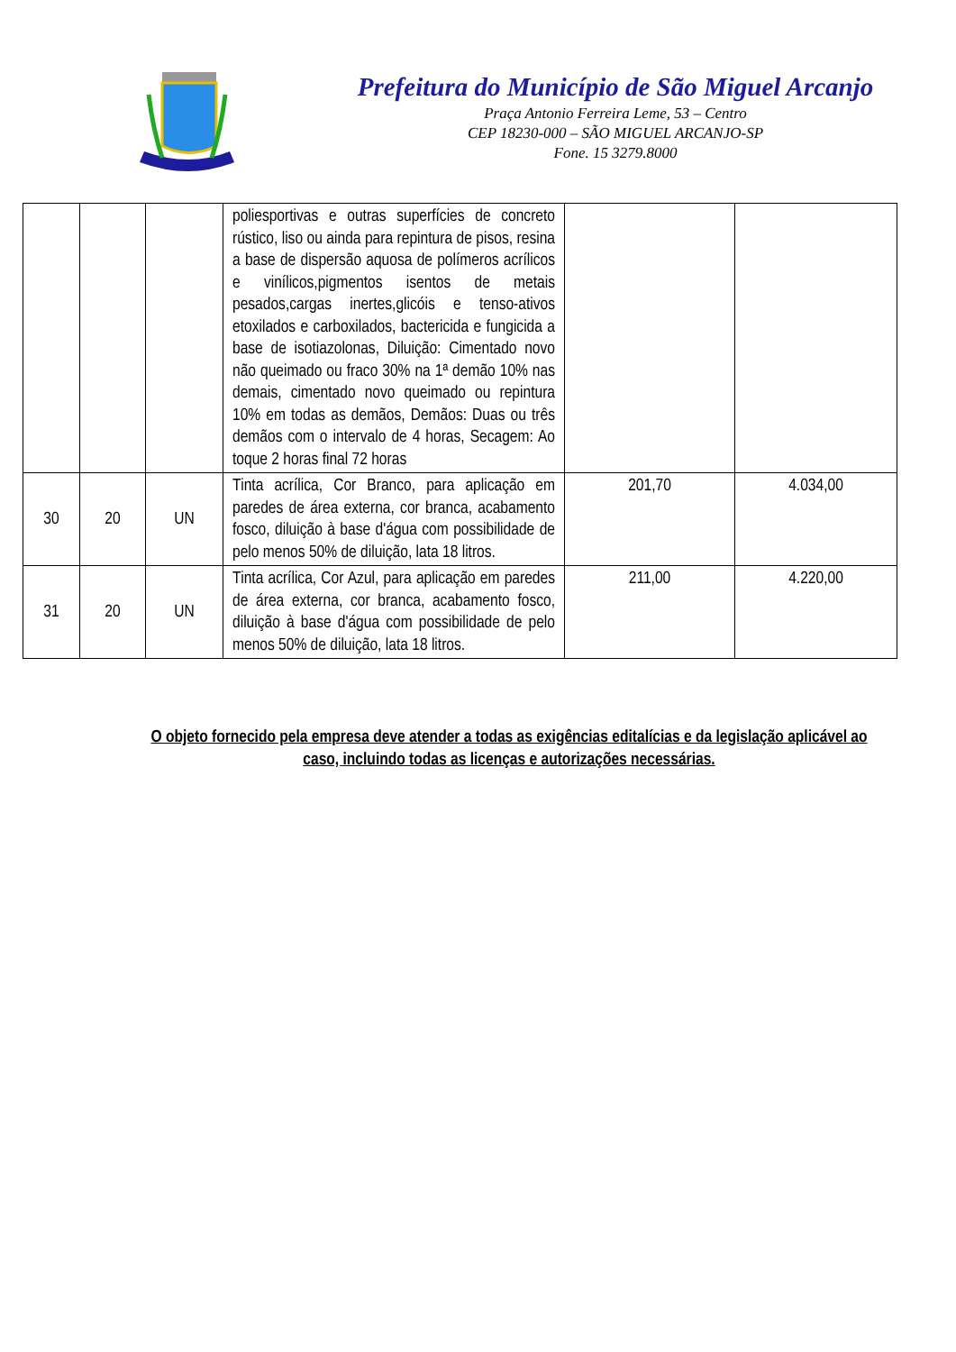Prefeitura do Município de São Miguel Arcanjo
Praça Antonio Ferreira Leme, 53 – Centro
CEP 18230-000 – SÃO MIGUEL ARCANJO-SP
Fone. 15 3279.8000
| | | | poliesportivas e outras superfícies de concreto rústico, liso ou ainda para repintura de pisos, resina a base de dispersão aquosa de polímeros acrílicos e vinílicos,pigmentos isentos de metais pesados,cargas inertes,glicóis e tenso-ativos etoxilados e carboxilados, bactericida e fungicida a base de isotiazolonas, Diluição: Cimentado novo não queimado ou fraco 30% na 1ª demão 10% nas demais, cimentado novo queimado ou repintura 10% em todas as demãos, Demãos: Duas ou três demãos com o intervalo de 4 horas, Secagem: Ao toque 2 horas final 72 horas | | |
| 30 | 20 | UN | Tinta acrílica, Cor Branco, para aplicação em paredes de área externa, cor branca, acabamento fosco, diluição à base d'água com possibilidade de pelo menos 50% de diluição, lata 18 litros. | 201,70 | 4.034,00 |
| 31 | 20 | UN | Tinta acrílica, Cor Azul, para aplicação em paredes de área externa, cor branca, acabamento fosco, diluição à base d'água com possibilidade de pelo menos 50% de diluição, lata 18 litros. | 211,00 | 4.220,00 |
O objeto fornecido pela empresa deve atender a todas as exigências editalícias e da legislação aplicável ao caso, incluindo todas as licenças e autorizações necessárias.